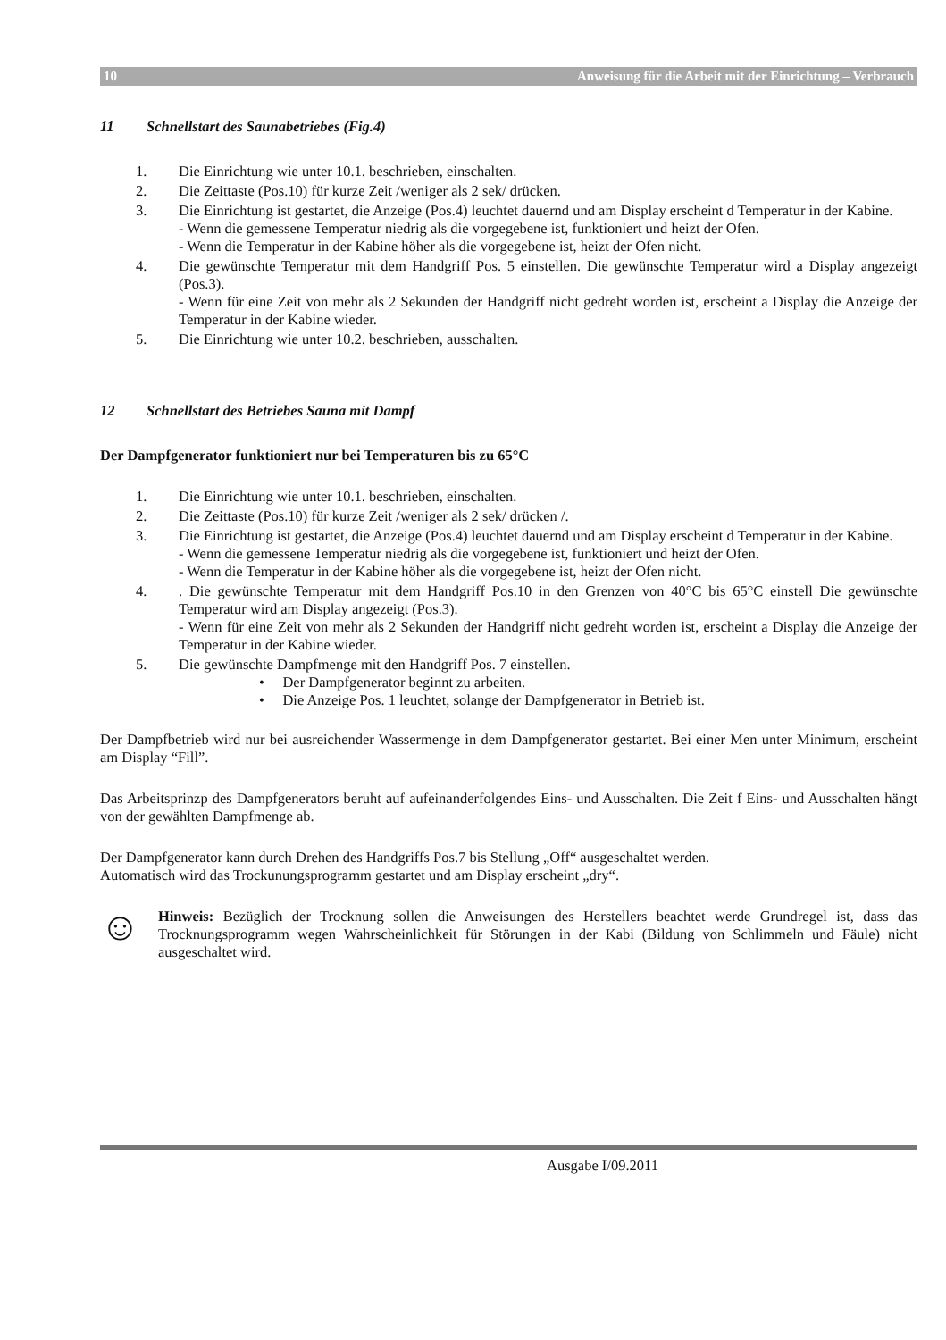10 Anweisung für die Arbeit mit der Einrichtung – Verbrauch
11 Schnellstart des Saunabetriebes (Fig.4)
1. Die Einrichtung wie unter 10.1. beschrieben, einschalten.
2. Die Zeittaste (Pos.10) für kurze Zeit /weniger als 2 sek/ drücken.
3. Die Einrichtung ist gestartet, die Anzeige (Pos.4) leuchtet dauernd und am Display erscheint d Temperatur in der Kabine.
- Wenn die gemessene Temperatur niedrig als die vorgegebene ist, funktioniert und heizt der Ofen.
- Wenn die Temperatur in der Kabine höher als die vorgegebene ist, heizt der Ofen nicht.
4. Die gewünschte Temperatur mit dem Handgriff Pos. 5 einstellen. Die gewünschte Temperatur wird a Display angezeigt (Pos.3).
- Wenn für eine Zeit von mehr als 2 Sekunden der Handgriff nicht gedreht worden ist, erscheint a Display die Anzeige der Temperatur in der Kabine wieder.
5. Die Einrichtung wie unter 10.2. beschrieben, ausschalten.
12 Schnellstart des Betriebes Sauna mit Dampf
Der Dampfgenerator funktioniert nur bei Temperaturen bis zu 65°C
1. Die Einrichtung wie unter 10.1. beschrieben, einschalten.
2. Die Zeittaste (Pos.10) für kurze Zeit /weniger als 2 sek/ drücken /.
3. Die Einrichtung ist gestartet, die Anzeige (Pos.4) leuchtet dauernd und am Display erscheint d Temperatur in der Kabine.
- Wenn die gemessene Temperatur niedrig als die vorgegebene ist, funktioniert und heizt der Ofen.
- Wenn die Temperatur in der Kabine höher als die vorgegebene ist, heizt der Ofen nicht.
4. . Die gewünschte Temperatur mit dem Handgriff Pos.10 in den Grenzen von 40°C bis 65°C einstell Die gewünschte Temperatur wird am Display angezeigt (Pos.3).
- Wenn für eine Zeit von mehr als 2 Sekunden der Handgriff nicht gedreht worden ist, erscheint a Display die Anzeige der Temperatur in der Kabine wieder.
5. Die gewünschte Dampfmenge mit den Handgriff Pos. 7 einstellen.
• Der Dampfgenerator beginnt zu arbeiten.
• Die Anzeige Pos. 1 leuchtet, solange der Dampfgenerator in Betrieb ist.
Der Dampfbetrieb wird nur bei ausreichender Wassermenge in dem Dampfgenerator gestartet. Bei einer Men unter Minimum, erscheint am Display “Fill”.
Das Arbeitsprinzp des Dampfgenerators beruht auf aufeinanderfolgendes Eins- und Ausschalten. Die Zeit f Eins- und Ausschalten hängt von der gewählten Dampfmenge ab.
Der Dampfgenerator kann durch Drehen des Handgriffs Pos.7 bis Stellung „Off“ ausgeschaltet werden.
Automatisch wird das Trockunungsprogramm gestartet und am Display erscheint „dry“.
☺
Hinweis: Bezüglich der Trocknung sollen die Anweisungen des Herstellers beachtet werde Grundregel ist, dass das Trocknungsprogramm wegen Wahrscheinlichkeit für Störungen in der Kabi (Bildung von Schlimmeln und Fäule) nicht ausgeschaltet wird.
Ausgabe I/09.2011